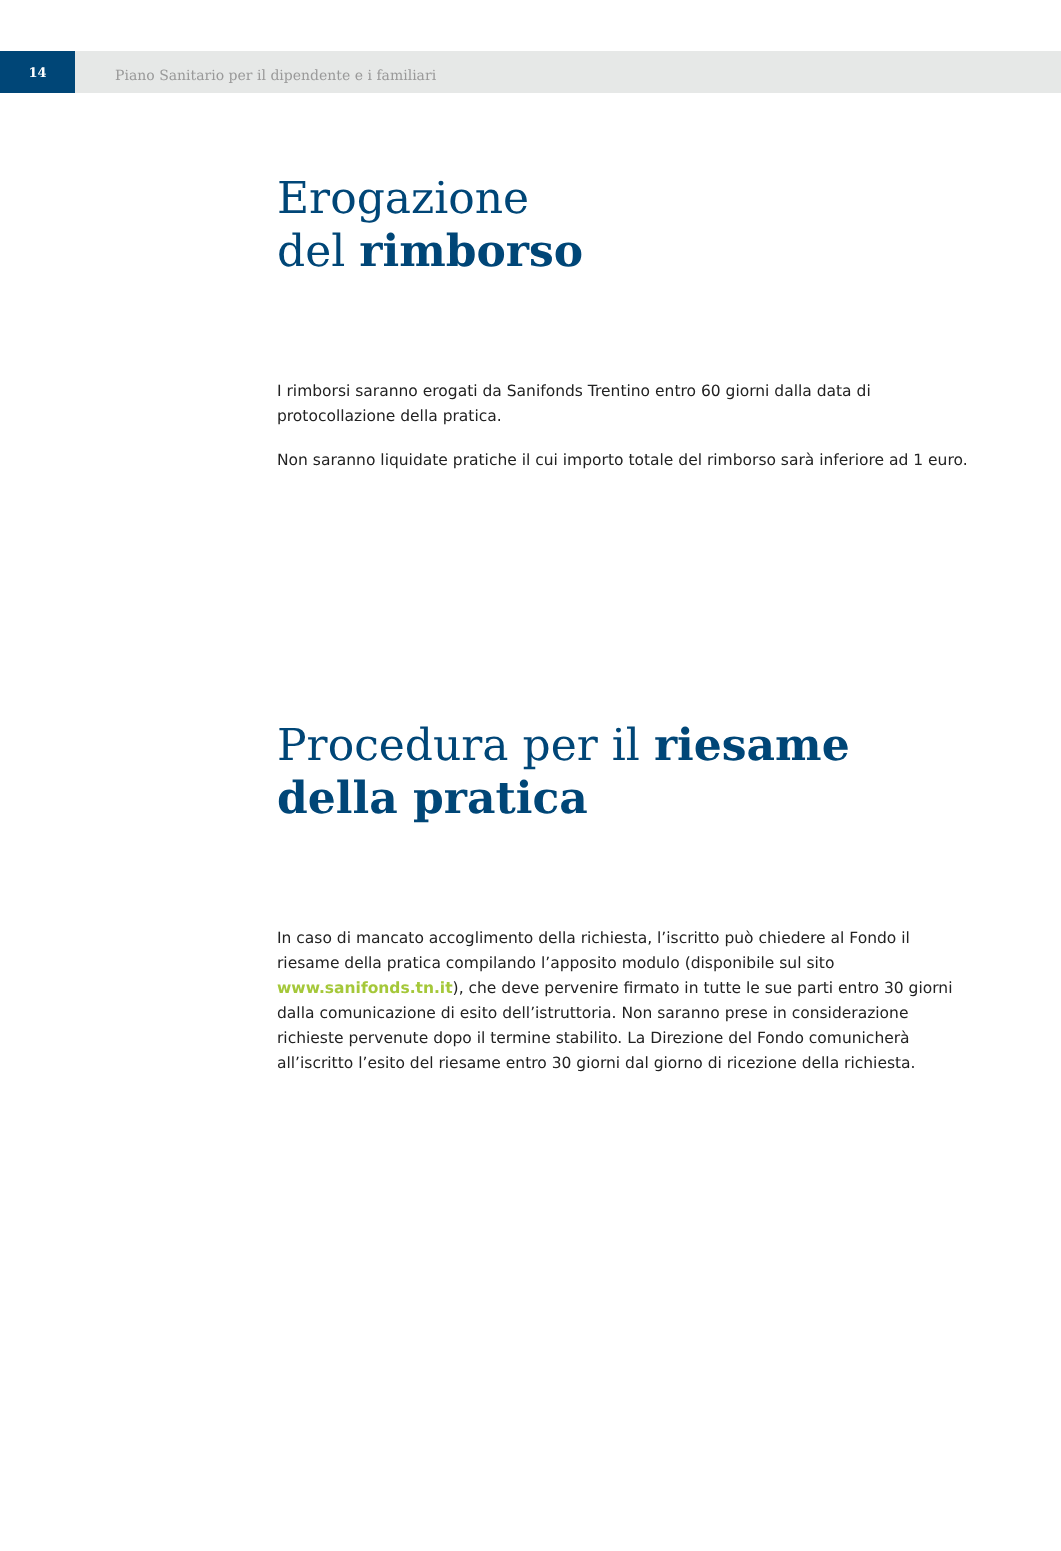14
Piano Sanitario per il dipendente e i familiari
Erogazione
del rimborso
I rimborsi saranno erogati da Sanifonds Trentino entro 60 giorni dalla data di protocollazione della pratica.
Non saranno liquidate pratiche il cui importo totale del rimborso sarà inferiore ad 1 euro.
Procedura per il riesame della pratica
In caso di mancato accoglimento della richiesta, l’iscritto può chiedere al Fondo il riesame della pratica compilando l’apposito modulo (disponibile sul sito www.sanifonds.tn.it), che deve pervenire firmato in tutte le sue parti entro 30 giorni dalla comunicazione di esito dell’istruttoria. Non saranno prese in considerazione richieste pervenute dopo il termine stabilito. La Direzione del Fondo comunicherà all’iscritto l’esito del riesame entro 30 giorni dal giorno di ricezione della richiesta.